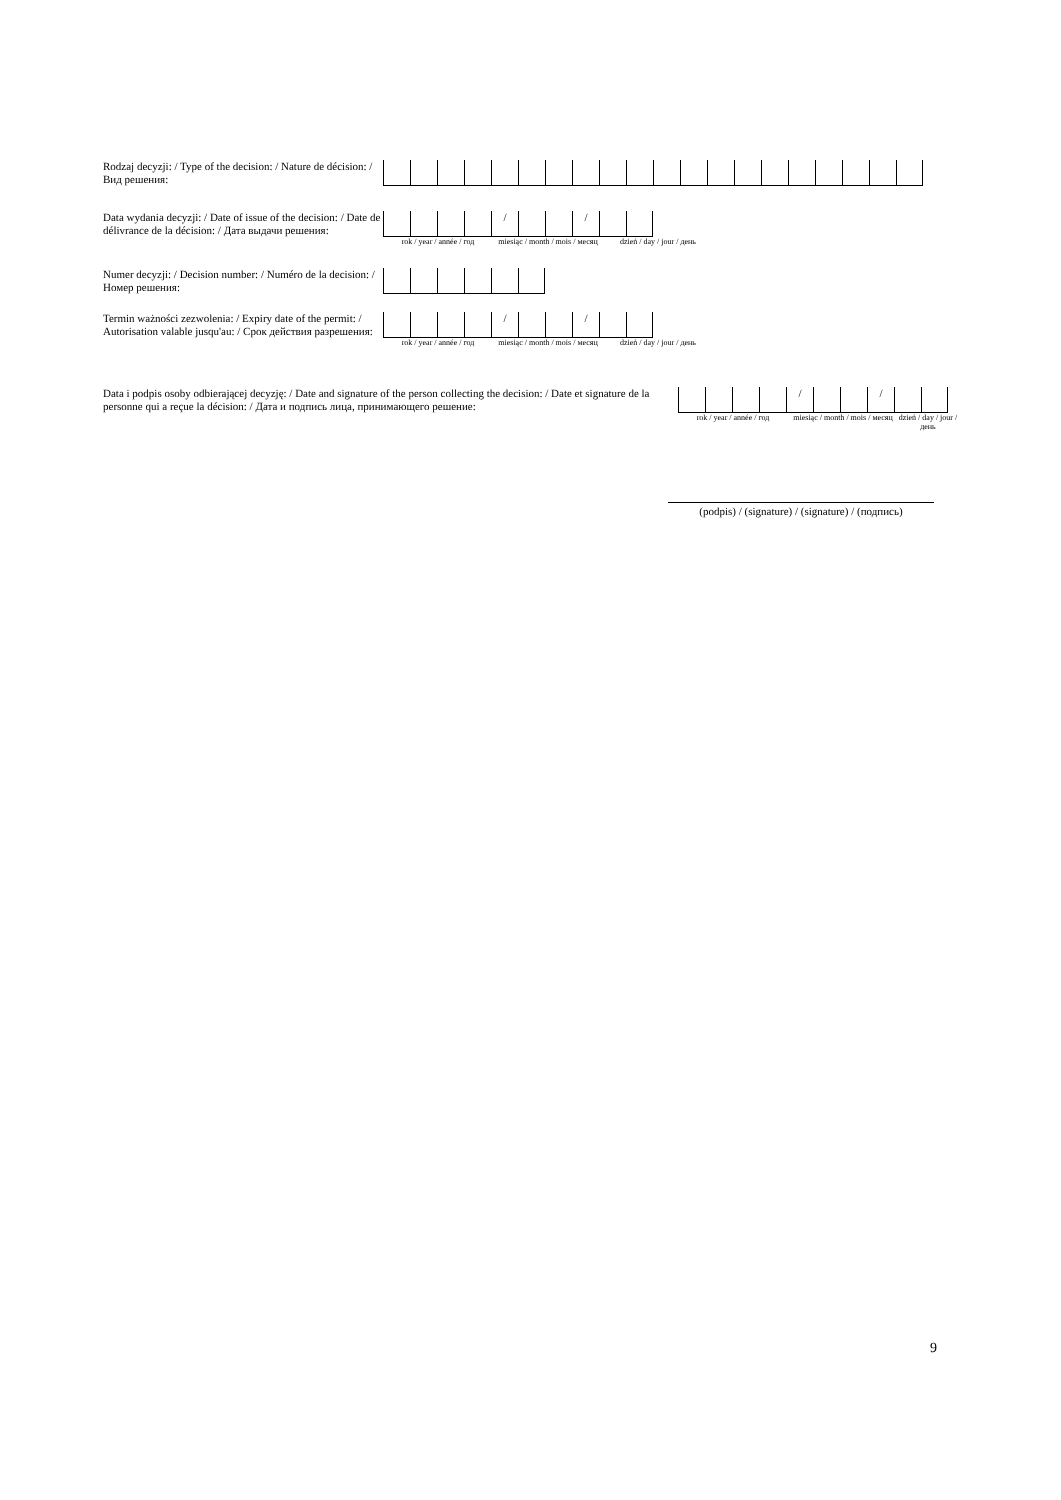Rodzaj decyzji: / Type of the decision: / Nature de décision: / Вид решения:
Data wydania decyzji: / Date of issue of the decision: / Date de délivrance de la décision: / Дата выдачи решения:
/ /
rok / year / année / год
miesiąc / month / mois / месяц
dzień / day / jour / день
Numer decyzji: / Decision number: / Numéro de la decision: / Номер решения:
Termin ważności zezwolenia: / Expiry date of the permit: / Autorisation valable jusqu'au: / Срок действия разрешения:
/ /
rok / year / année / год
miesiąc / month / mois / месяц
dzień / day / jour / день
Data i podpis osoby odbierającej decyzję: / Date and signature of the person collecting the decision: / Date et signature de la personne qui a reçue la décision: / Дата и подпись лица, принимающего решение:
/ /
rok / year / année / год
miesiąc / month / mois / месяц
dzień / day / jour / день
(podpis) / (signature) / (signature) / (подпись)
9